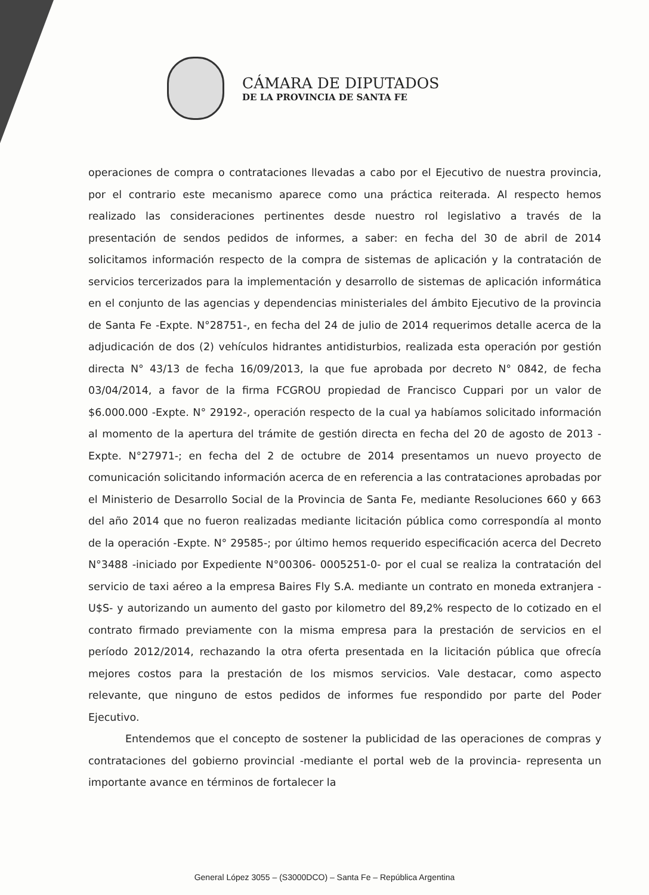CÁMARA DE DIPUTADOS
DE LA PROVINCIA DE SANTA FE
operaciones de compra o contrataciones llevadas a cabo por el Ejecutivo de nuestra provincia, por el contrario este mecanismo aparece como una práctica reiterada. Al respecto hemos realizado las consideraciones pertinentes desde nuestro rol legislativo a través de la presentación de sendos pedidos de informes, a saber: en fecha del 30 de abril de 2014 solicitamos información respecto de la compra de sistemas de aplicación y la contratación de servicios tercerizados para la implementación y desarrollo de sistemas de aplicación informática en el conjunto de las agencias y dependencias ministeriales del ámbito Ejecutivo de la provincia de Santa Fe -Expte. N°28751-, en fecha del 24 de julio de 2014 requerimos detalle acerca de la adjudicación de dos (2) vehículos hidrantes antidisturbios, realizada esta operación por gestión directa N° 43/13 de fecha 16/09/2013, la que fue aprobada por decreto N° 0842, de fecha 03/04/2014, a favor de la firma FCGROU propiedad de Francisco Cuppari por un valor de $6.000.000 -Expte. N° 29192-, operación respecto de la cual ya habíamos solicitado información al momento de la apertura del trámite de gestión directa en fecha del 20 de agosto de 2013 -Expte. N°27971-; en fecha del 2 de octubre de 2014 presentamos un nuevo proyecto de comunicación solicitando información acerca de en referencia a las contrataciones aprobadas por el Ministerio de Desarrollo Social de la Provincia de Santa Fe, mediante Resoluciones 660 y 663 del año 2014 que no fueron realizadas mediante licitación pública como correspondía al monto de la operación -Expte. N° 29585-; por último hemos requerido especificación acerca del Decreto N°3488 -iniciado por Expediente N°00306- 0005251-0- por el cual se realiza la contratación del servicio de taxi aéreo a la empresa Baires Fly S.A. mediante un contrato en moneda extranjera -U$S- y autorizando un aumento del gasto por kilometro del 89,2% respecto de lo cotizado en el contrato firmado previamente con la misma empresa para la prestación de servicios en el período 2012/2014, rechazando la otra oferta presentada en la licitación pública que ofrecía mejores costos para la prestación de los mismos servicios. Vale destacar, como aspecto relevante, que ninguno de estos pedidos de informes fue respondido por parte del Poder Ejecutivo.
Entendemos que el concepto de sostener la publicidad de las operaciones de compras y contrataciones del gobierno provincial -mediante el portal web de la provincia- representa un importante avance en términos de fortalecer la
General López 3055 – (S3000DCO) – Santa Fe – República Argentina